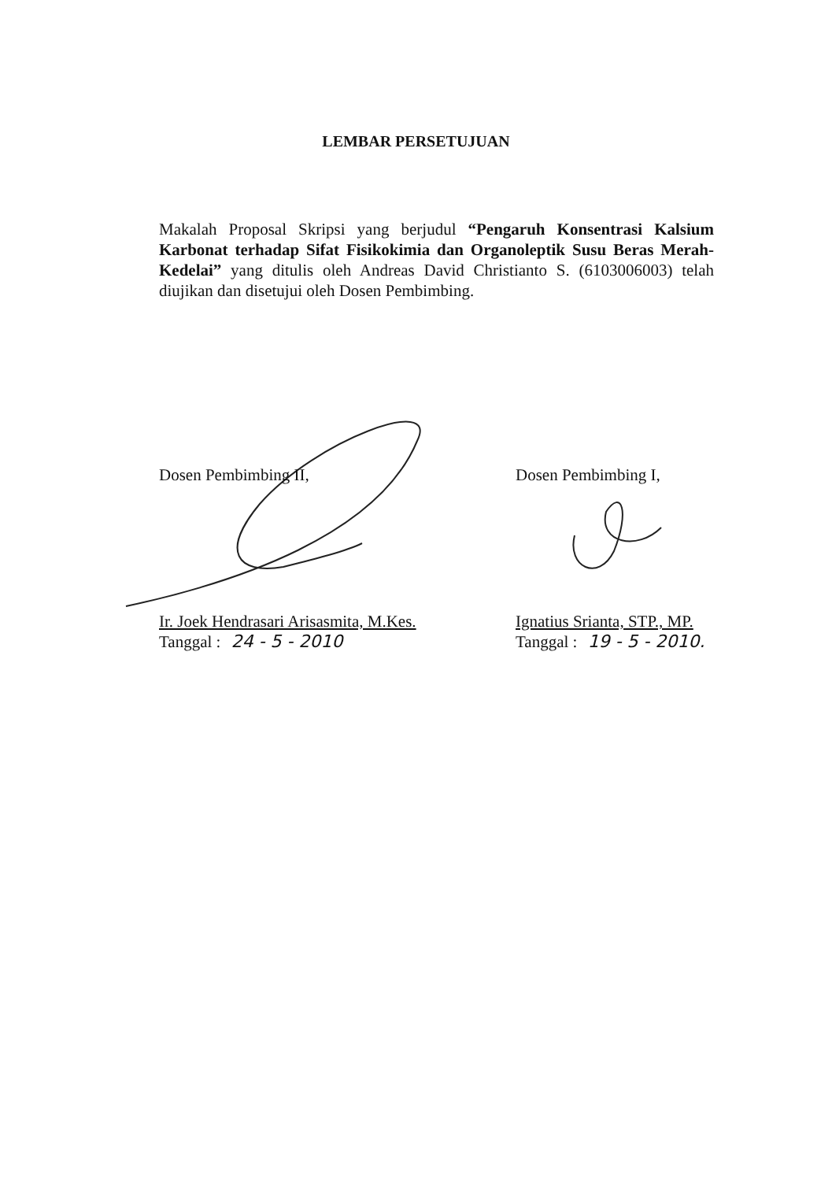LEMBAR PERSETUJUAN
Makalah Proposal Skripsi yang berjudul “Pengaruh Konsentrasi Kalsium Karbonat terhadap Sifat Fisikokimia dan Organoleptik Susu Beras Merah-Kedelai” yang ditulis oleh Andreas David Christianto S. (6103006003) telah diujikan dan disetujui oleh Dosen Pembimbing.
Dosen Pembimbing II,
Ir. Joek Hendrasari Arisasmita, M.Kes.
Tanggal : 24 - 5 - 2010
Dosen Pembimbing I,
Ignatius Srianta, STP., MP.
Tanggal : 19 - 5 - 2010.